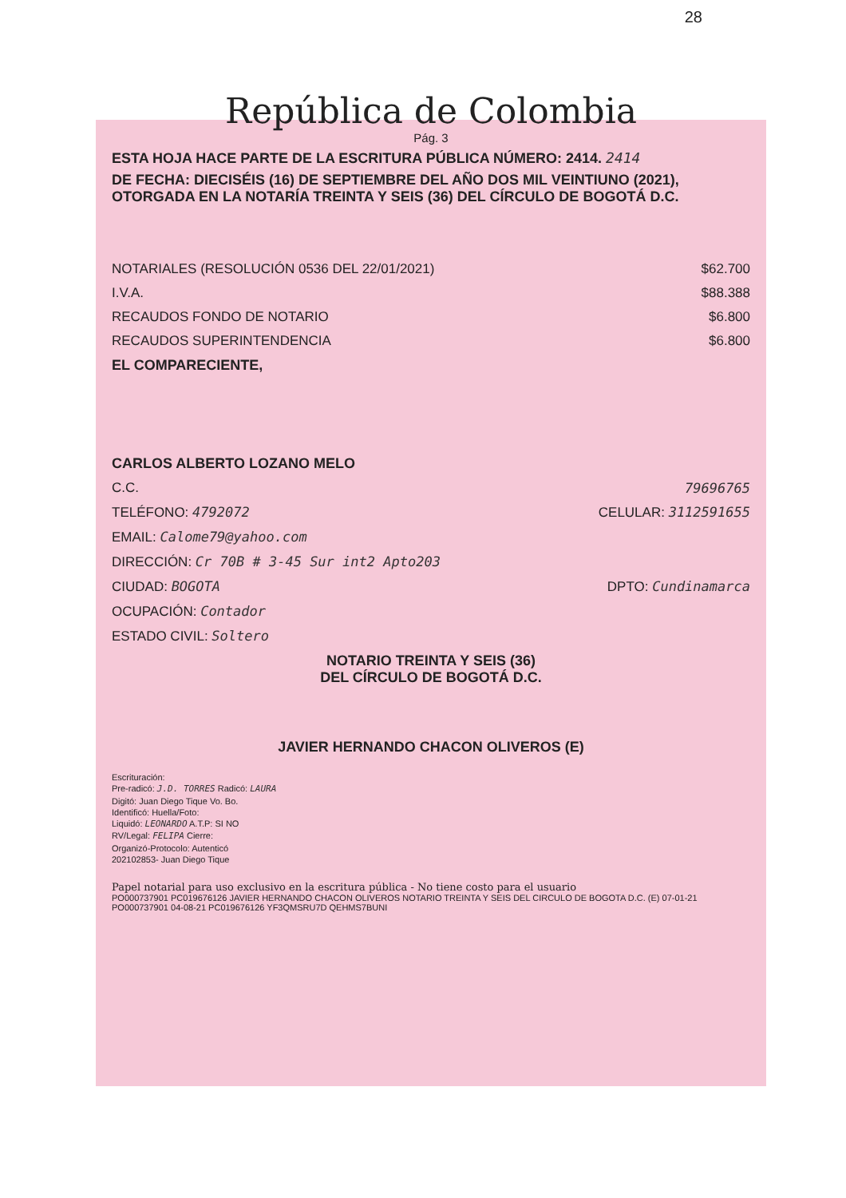28
República de Colombia
Pág. 3
ESTA HOJA HACE PARTE DE LA ESCRITURA PÚBLICA NÚMERO: 2414. 2414
DE FECHA: DIECISÉIS (16) DE SEPTIEMBRE DEL AÑO DOS MIL VEINTIUNO (2021), OTORGADA EN LA NOTARÍA TREINTA Y SEIS (36) DEL CÍRCULO DE BOGOTÁ D.C.
NOTARIALES (RESOLUCIÓN 0536 DEL 22/01/2021) $62.700
I.V.A. $88.388
RECAUDOS FONDO DE NOTARIO $6.800
RECAUDOS SUPERINTENDENCIA $6.800
EL COMPARECIENTE,
CARLOS ALBERTO LOZANO MELO
C.C. 79696765
TELÉFONO: 4792072 CELULAR: 3112591655
EMAIL: Calome79@yahoo.com
DIRECCIÓN: Cr 70B # 3-45 Sur int2 Apto203
CIUDAD: BOGOTA DPTO: Cundinamarca
OCUPACIÓN: Contador
ESTADO CIVIL: Soltero
NOTARIO TREINTA Y SEIS (36)
DEL CÍRCULO DE BOGOTÁ D.C.
JAVIER HERNANDO CHACON OLIVEROS (E)
Escrituración:
Pre-radicó: J.D. TORRES Radicó: LAURA
Digitó: Juan Diego Tique Vo. Bo.
Identificó: Huella/Foto:
Liquidó: LEONARDO A.T.P: SI NO
RV/Legal: FELIPA Cierre:
Organizó-Protocolo: Autenticó
202102853- Juan Diego Tique
Papel notarial para uso exclusivo en la escritura pública - No tiene costo para el usuario
PO000737901 PC019676126 JAVIER HERNANDO CHACON OLIVEROS NOTARIO TREINTA Y SEIS DEL CIRCULO DE BOGOTA D.C. (E) 07-01-21 PO000737901 04-08-21 PC019676126 YF3QMSRU7D QEHMS7BUNI